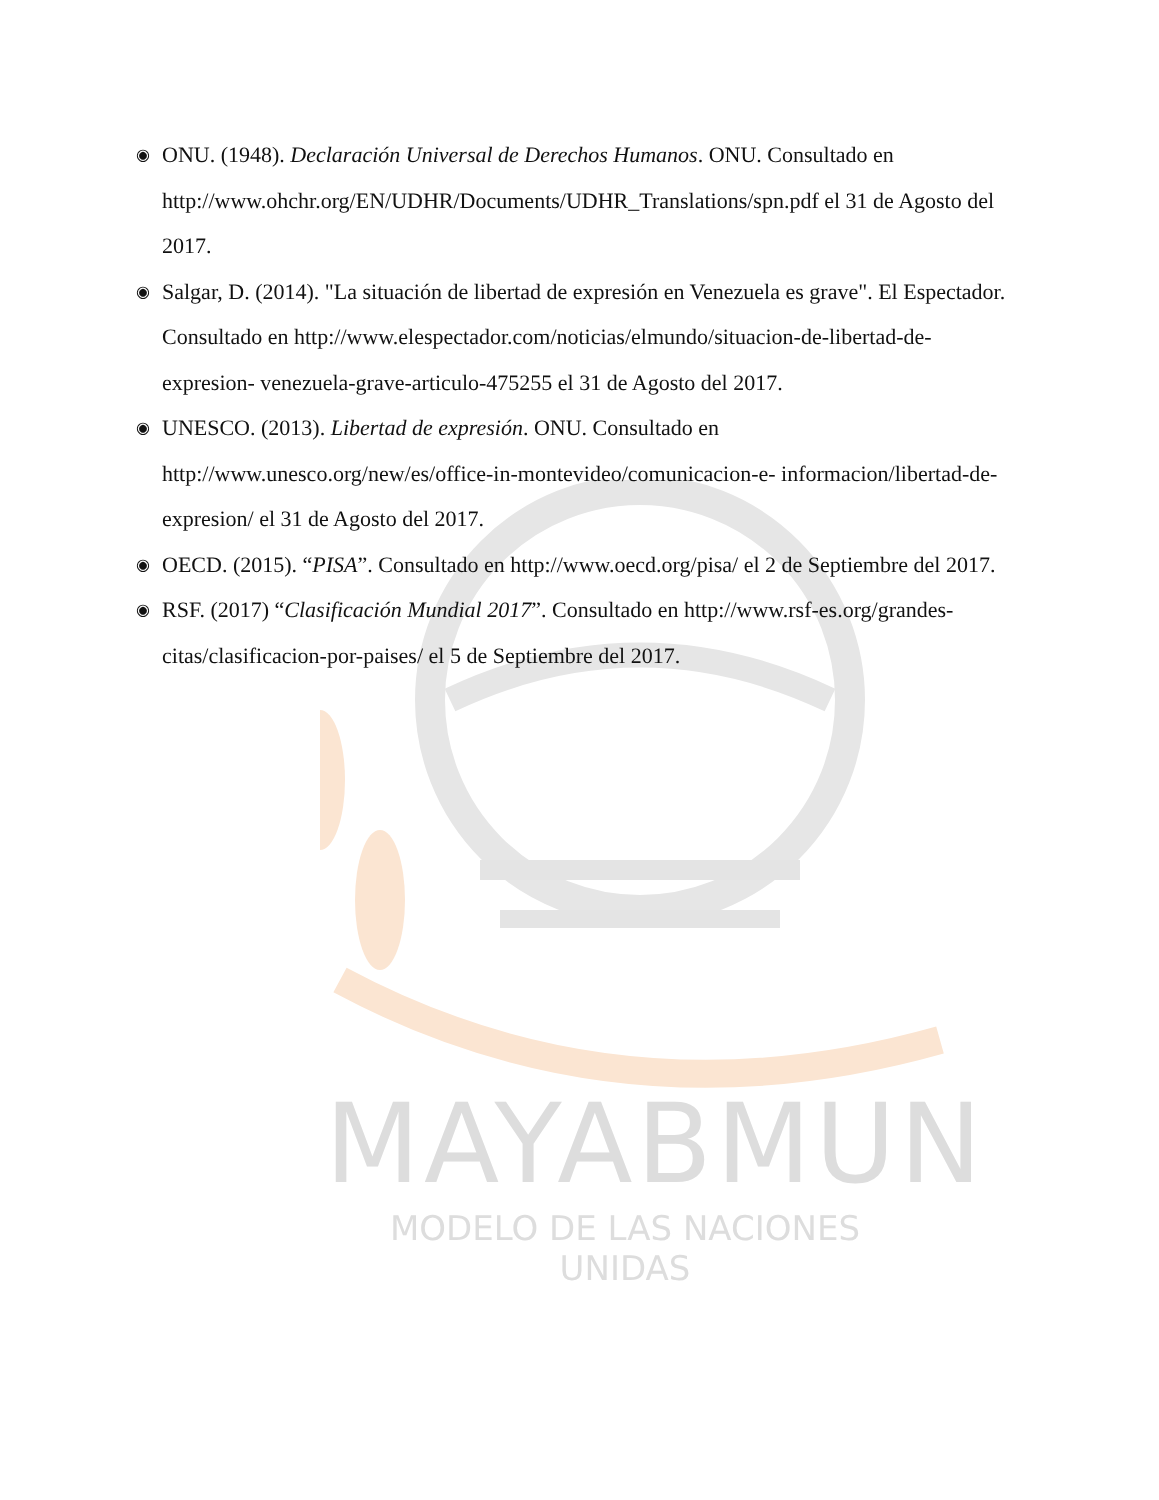◉ ONU. (1948). Declaración Universal de Derechos Humanos. ONU. Consultado en http://www.ohchr.org/EN/UDHR/Documents/UDHR_Translations/spn.pdf el 31 de Agosto del 2017.
◉ Salgar, D. (2014). "La situación de libertad de expresión en Venezuela es grave". El Espectador. Consultado en http://www.elespectador.com/noticias/elmundo/situacion-de-libertad-de-expresion- venezuela-grave-articulo-475255 el 31 de Agosto del 2017.
◉ UNESCO. (2013). Libertad de expresión. ONU. Consultado en http://www.unesco.org/new/es/office-in-montevideo/comunicacion-e- informacion/libertad-de-expresion/ el 31 de Agosto del 2017.
◉ OECD. (2015). “PISA”. Consultado en http://www.oecd.org/pisa/ el 2 de Septiembre del 2017.
◉ RSF. (2017) “Clasificación Mundial 2017”. Consultado en http://www.rsf-es.org/grandes-citas/clasificacion-por-paises/ el 5 de Septiembre del 2017.
MAYABMUN
MODELO DE LAS NACIONES UNIDAS